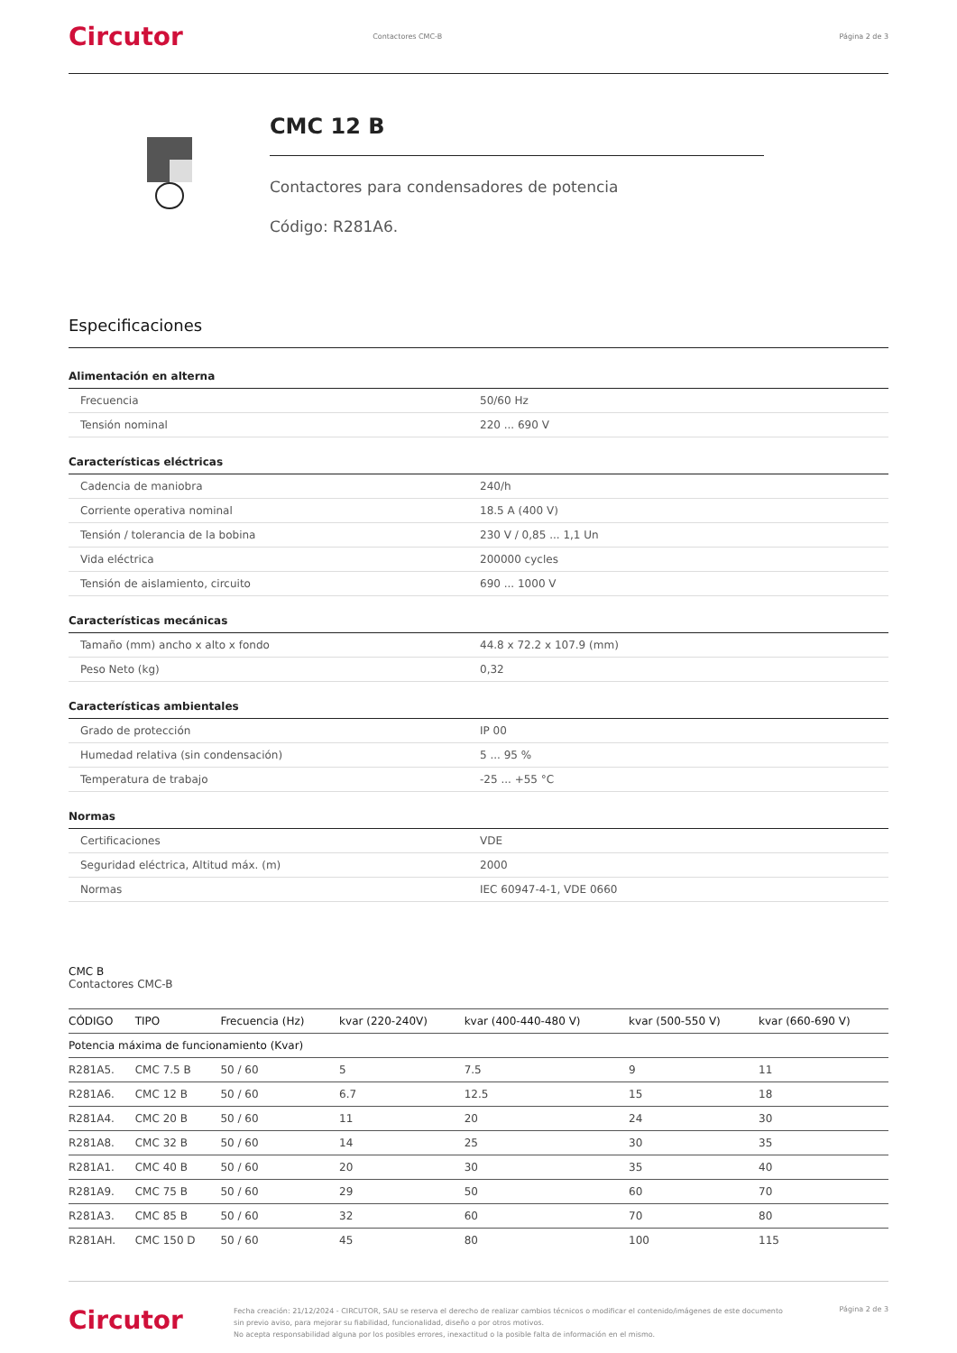Circutor Contactores CMC-B Página 2 de 3
CMC 12 B
Contactores para condensadores de potencia
Código: R281A6.
Especificaciones
Alimentación en alterna
| Frecuencia | 50/60 Hz |
| Tensión nominal | 220 ... 690 V |
Características eléctricas
| Cadencia de maniobra | 240/h |
| Corriente operativa nominal | 18.5 A (400 V) |
| Tensión / tolerancia de la bobina | 230 V / 0,85 ... 1,1 Un |
| Vida eléctrica | 200000 cycles |
| Tensión de aislamiento, circuito | 690 ... 1000 V |
Características mecánicas
| Tamaño (mm) ancho x alto x fondo | 44.8 x 72.2 x 107.9 (mm) |
| Peso Neto (kg) | 0,32 |
Características ambientales
| Grado de protección | IP 00 |
| Humedad relativa (sin condensación) | 5 ... 95 % |
| Temperatura de trabajo | -25 ... +55 °C |
Normas
| Certificaciones | VDE |
| Seguridad eléctrica, Altitud máx. (m) | 2000 |
| Normas | IEC 60947-4-1, VDE 0660 |
CMC B
Contactores CMC-B
| CÓDIGO | TIPO | Frecuencia (Hz) | kvar (220-240V) | kvar (400-440-480 V) | kvar (500-550 V) | kvar (660-690 V) |
| --- | --- | --- | --- | --- | --- | --- |
| Potencia máxima de funcionamiento (Kvar) | | | | | | |
| R281A5. | CMC 7.5 B | 50 / 60 | 5 | 7.5 | 9 | 11 |
| R281A6. | CMC 12 B | 50 / 60 | 6.7 | 12.5 | 15 | 18 |
| R281A4. | CMC 20 B | 50 / 60 | 11 | 20 | 24 | 30 |
| R281A8. | CMC 32 B | 50 / 60 | 14 | 25 | 30 | 35 |
| R281A1. | CMC 40 B | 50 / 60 | 20 | 30 | 35 | 40 |
| R281A9. | CMC 75 B | 50 / 60 | 29 | 50 | 60 | 70 |
| R281A3. | CMC 85 B | 50 / 60 | 32 | 60 | 70 | 80 |
| R281AH. | CMC 150 D | 50 / 60 | 45 | 80 | 100 | 115 |
Circutor Fecha creación: 21/12/2024 - CIRCUTOR, SAU se reserva el derecho de realizar cambios técnicos o modificar el contenido/imágenes de este documento sin previo aviso, para mejorar su fiabilidad, funcionalidad, diseño o por otros motivos.
No acepta responsabilidad alguna por los posibles errores, inexactitud o la posible falta de información en el mismo. Página 2 de 3